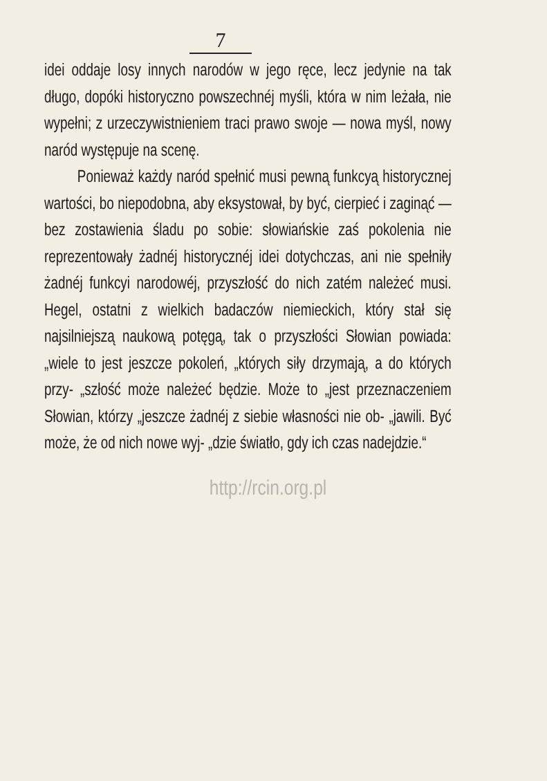7
idei oddaje losy innych narodów w jego ręce, lecz jedynie na tak długo, dopóki historyczno powszechnéj myśli, która w nim leżała, nie wypełni; z urzeczywistnieniem traci prawo swoje — nowa myśl, nowy naród występuje na scenę.
Ponieważ każdy naród spełnić musi pewną funkcyą historycznej wartości, bo niepodobna, aby eksystował, by być, cierpieć i zaginąć — bez zostawienia śladu po sobie: słowiańskie zaś pokolenia nie reprezentowały żadnéj historycznéj idei dotychczas, ani nie spełniły żadnéj funkcyi narodowéj, przyszłość do nich zatém należeć musi. Hegel, ostatni z wielkich badaczów niemieckich, który stał się najsilniejszą naukową potęgą, tak o przyszłości Słowian powiada: „wiele to jest jeszcze pokoleń, „których siły drzymają, a do których przy- „szłość może należeć będzie. Może to „jest przeznaczeniem Słowian, którzy „jeszcze żadnéj z siebie własności nie ob- „jawili. Być może, że od nich nowe wyj- „dzie światło, gdy ich czas nadejdzie.“
http://rcin.org.pl